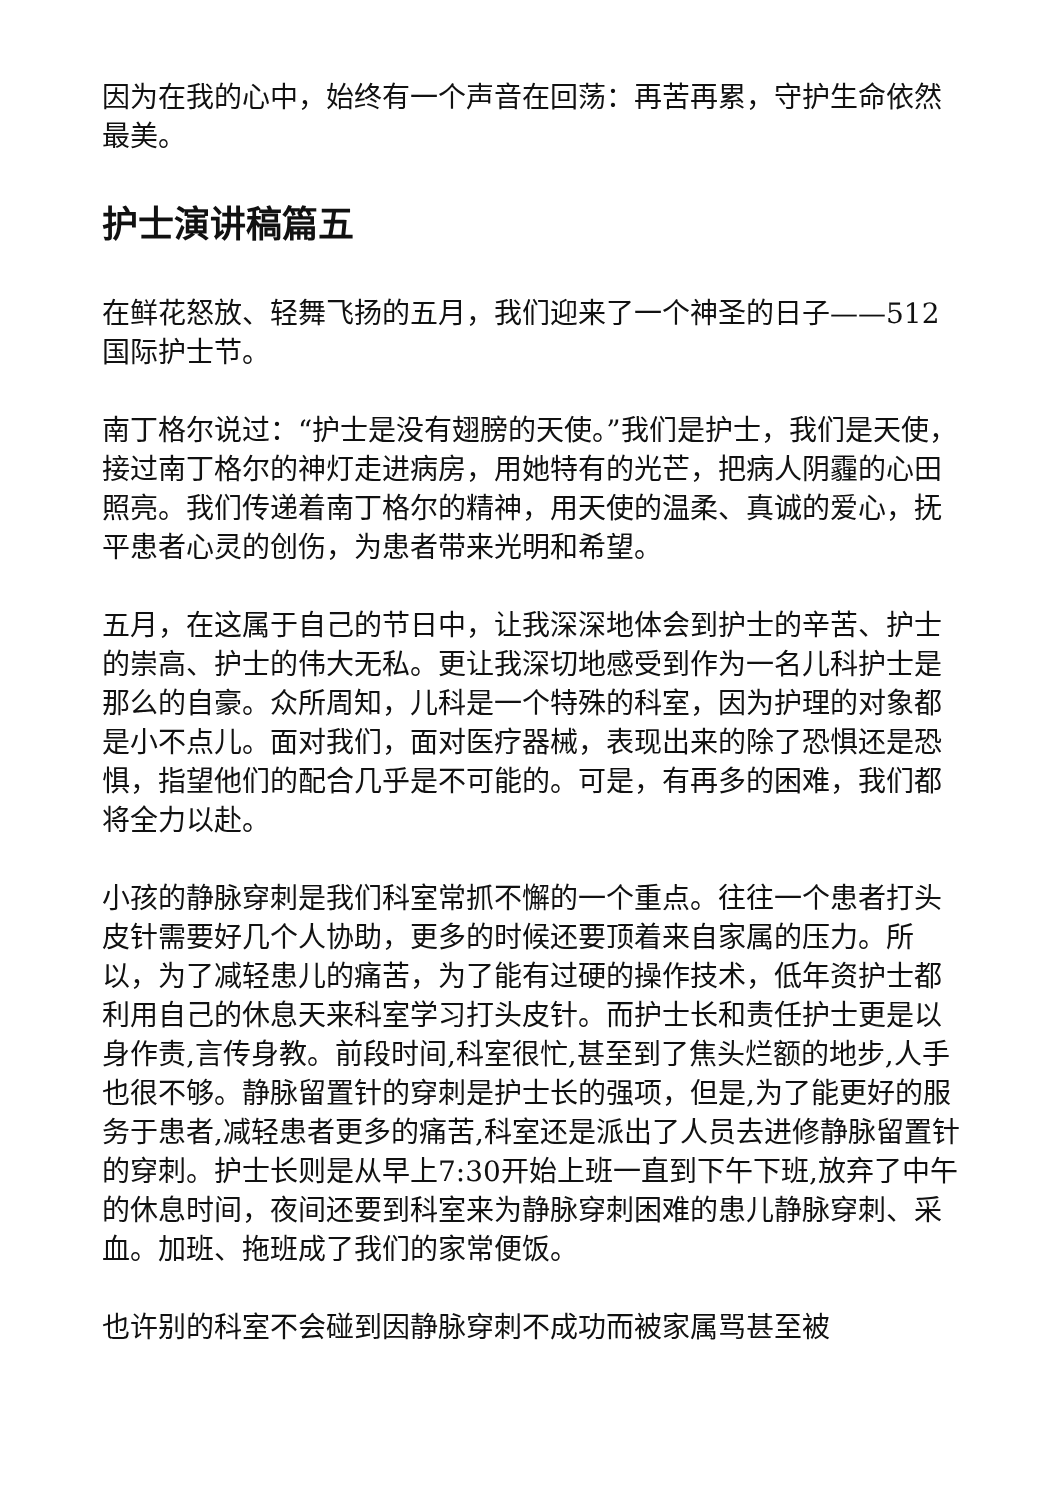因为在我的心中，始终有一个声音在回荡：再苦再累，守护生命依然最美。
护士演讲稿篇五
在鲜花怒放、轻舞飞扬的五月，我们迎来了一个神圣的日子——512国际护士节。
南丁格尔说过：“护士是没有翅膀的天使。”我们是护士，我们是天使，接过南丁格尔的神灯走进病房，用她特有的光芒，把病人阴霾的心田照亮。我们传递着南丁格尔的精神，用天使的温柔、真诚的爱心，抚平患者心灵的创伤，为患者带来光明和希望。
五月，在这属于自己的节日中，让我深深地体会到护士的辛苦、护士的崇高、护士的伟大无私。更让我深切地感受到作为一名儿科护士是那么的自豪。众所周知，儿科是一个特殊的科室，因为护理的对象都是小不点儿。面对我们，面对医疗器械，表现出来的除了恐惧还是恐惧，指望他们的配合几乎是不可能的。可是，有再多的困难，我们都将全力以赴。
小孩的静脉穿刺是我们科室常抓不懈的一个重点。往往一个患者打头皮针需要好几个人协助，更多的时候还要顶着来自家属的压力。所以，为了减轻患儿的痛苦，为了能有过硬的操作技术，低年资护士都利用自己的休息天来科室学习打头皮针。而护士长和责任护士更是以身作责,言传身教。前段时间,科室很忙,甚至到了焦头烂额的地步,人手也很不够。静脉留置针的穿刺是护士长的强项，但是,为了能更好的服务于患者,减轻患者更多的痛苦,科室还是派出了人员去进修静脉留置针的穿刺。护士长则是从早上7:30开始上班一直到下午下班,放弃了中午的休息时间，夜间还要到科室来为静脉穿刺困难的患儿静脉穿刺、采血。加班、拖班成了我们的家常便饭。
也许别的科室不会碰到因静脉穿刺不成功而被家属骂甚至被